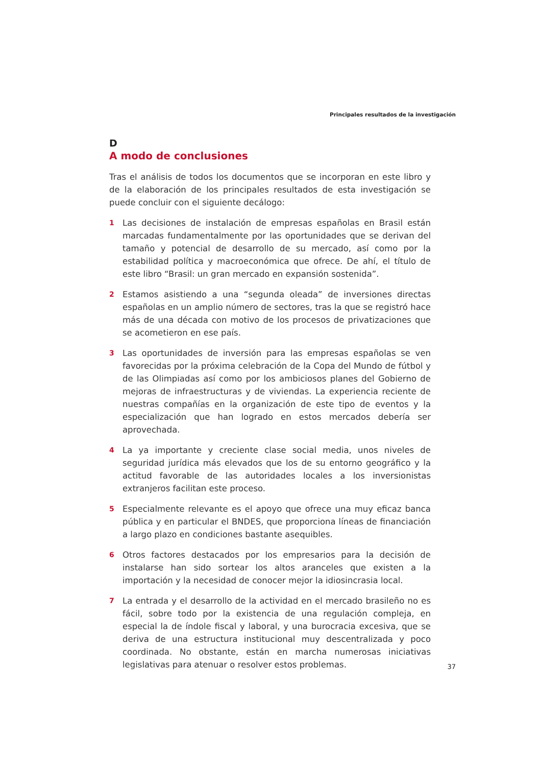Principales resultados de la investigación
D
A modo de conclusiones
Tras el análisis de todos los documentos que se incorporan en este libro y de la elaboración de los principales resultados de esta investigación se puede concluir con el siguiente decálogo:
1
Las decisiones de instalación de empresas españolas en Brasil están marcadas fundamentalmente por las oportunidades que se derivan del tamaño y potencial de desarrollo de su mercado, así como por la estabilidad política y macroeconómica que ofrece. De ahí, el título de este libro “Brasil: un gran mercado en expansión sostenida”.
2
Estamos asistiendo a una “segunda oleada” de inversiones directas españolas en un amplio número de sectores, tras la que se registró hace más de una década con motivo de los procesos de privatizaciones que se acometieron en ese país.
3
Las oportunidades de inversión para las empresas españolas se ven favorecidas por la próxima celebración de la Copa del Mundo de fútbol y de las Olimpiadas así como por los ambiciosos planes del Gobierno de mejoras de infraestructuras y de viviendas. La experiencia reciente de nuestras compañías en la organización de este tipo de eventos y la especialización que han logrado en estos mercados debería ser aprovechada.
4
La ya importante y creciente clase social media, unos niveles de seguridad jurídica más elevados que los de su entorno geográfico y la actitud favorable de las autoridades locales a los inversionistas extranjeros facilitan este proceso.
5
Especialmente relevante es el apoyo que ofrece una muy eficaz banca pública y en particular el BNDES, que proporciona líneas de financiación a largo plazo en condiciones bastante asequibles.
6
Otros factores destacados por los empresarios para la decisión de instalarse han sido sortear los altos aranceles que existen a la importación y la necesidad de conocer mejor la idiosincrasia local.
7
La entrada y el desarrollo de la actividad en el mercado brasileño no es fácil, sobre todo por la existencia de una regulación compleja, en especial la de índole fiscal y laboral, y una burocracia excesiva, que se deriva de una estructura institucional muy descentralizada y poco coordinada. No obstante, están en marcha numerosas iniciativas legislativas para atenuar o resolver estos problemas.
37